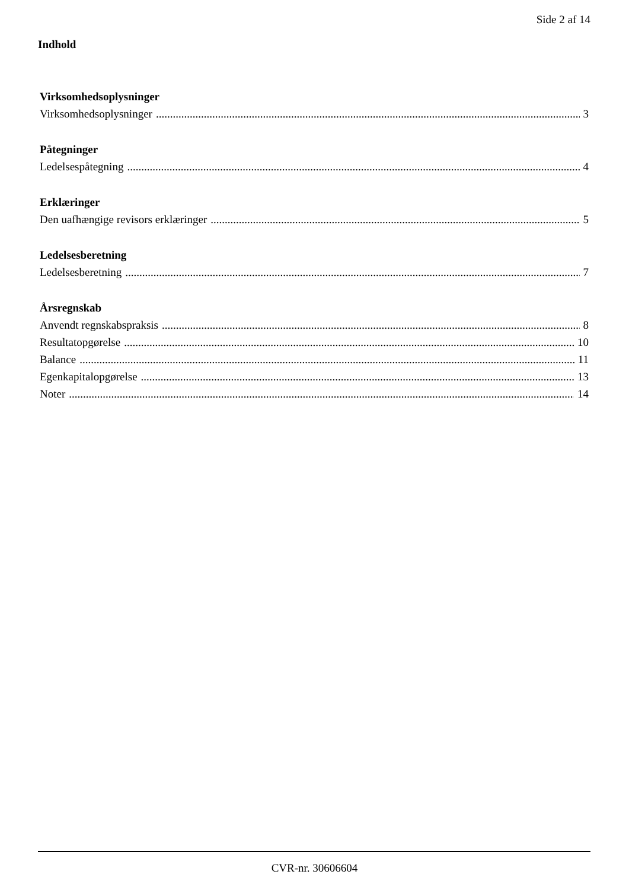Side 2 af 14
Indhold
Virksomhedsoplysninger
Virksomhedsoplysninger 3
Påtegninger
Ledelsespåtegning 4
Erklæringer
Den uafhængige revisors erklæringer 5
Ledelsesberetning
Ledelsesberetning 7
Årsregnskab
Anvendt regnskabspraksis 8
Resultatopgørelse 10
Balance 11
Egenkapitalopgørelse 13
Noter 14
CVR-nr. 30606604